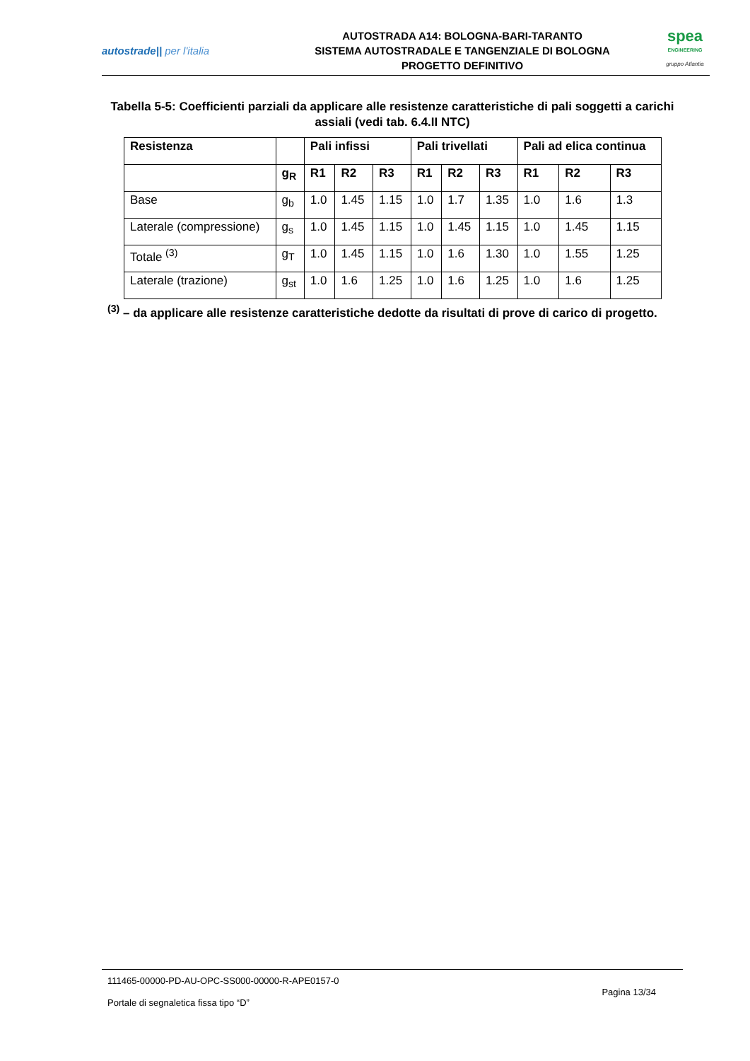autostrade|| per l'italia
AUTOSTRADA A14: BOLOGNA-BARI-TARANTO
SISTEMA AUTOSTRADALE E TANGENZIALE DI BOLOGNA
PROGETTO DEFINITIVO
spea
ENGINEERING
gruppo Atlantia
Tabella 5-5: Coefficienti parziali da applicare alle resistenze caratteristiche di pali soggetti a carichi assiali (vedi tab. 6.4.II NTC)
| Resistenza | | Pali infissi | | | Pali trivellati | | | Pali ad elica continua | | |
| --- | --- | --- | --- | --- | --- | --- | --- | --- | --- | --- |
| | g<sub>R</sub> | R1 | R2 | R3 | R1 | R2 | R3 | R1 | R2 | R3 |
| Base | g<sub>b</sub> | 1.0 | 1.45 | 1.15 | 1.0 | 1.7 | 1.35 | 1.0 | 1.6 | 1.3 |
| Laterale (compressione) | g<sub>s</sub> | 1.0 | 1.45 | 1.15 | 1.0 | 1.45 | 1.15 | 1.0 | 1.45 | 1.15 |
| Totale <sup>(3)</sup> | g<sub>T</sub> | 1.0 | 1.45 | 1.15 | 1.0 | 1.6 | 1.30 | 1.0 | 1.55 | 1.25 |
| Laterale (trazione) | g<sub>st</sub> | 1.0 | 1.6 | 1.25 | 1.0 | 1.6 | 1.25 | 1.0 | 1.6 | 1.25 |
<sup>(3)</sup> – da applicare alle resistenze caratteristiche dedotte da risultati di prove di carico di progetto.
111465-00000-PD-AU-OPC-SS000-00000-R-APE0157-0
Portale di segnaletica fissa tipo “D”
Pagina 13/34